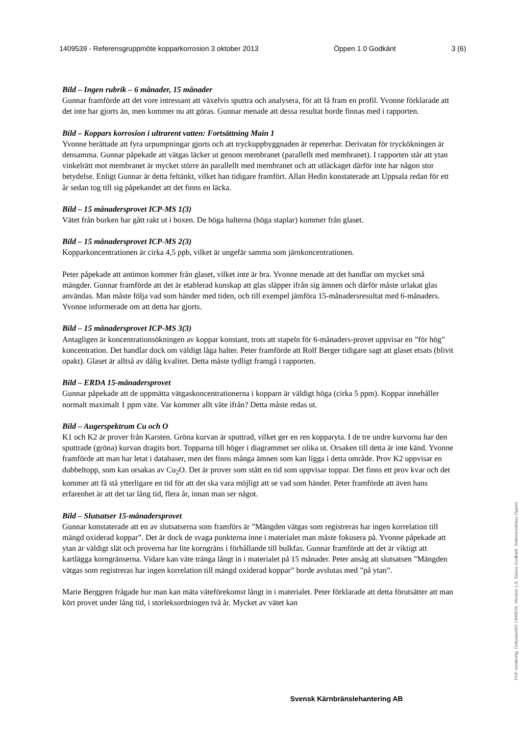1409539 - Referensgruppmöte kopparkorrosion 3 oktober 2013 Öppen 1.0 Godkänt 3 (6)
Bild – Ingen rubrik – 6 månader, 15 månader
Gunnar framförde att det vore intressant att växelvis sputtra och analysera, för att få fram en profil. Yvonne förklarade att det inte har gjorts än, men kommer nu att göras. Gunnar menade att dessa resultat borde finnas med i rapporten.
Bild – Koppars korrosion i ultrarent vatten: Fortsättning Main 1
Yvonne berättade att fyra urpumpningar gjorts och att tryckuppbyggnaden är repeterbar. Derivatan för tryckökningen är densamma. Gunnar påpekade att vätgas läcker ut genom membranet (parallellt med membranet). I rapporten står att ytan vinkelrätt mot membranet är mycket större än parallellt med membranet och att utläckaget därför inte har någon stor betydelse. Enligt Gunnar är detta feltänkt, vilket han tidigare framfört. Allan Hedin konstaterade att Uppsala redan för ett år sedan tog till sig påpekandet att det finns en läcka.
Bild – 15 månadersprovet ICP-MS 1(3)
Vätet från burken har gått rakt ut i boxen. De höga halterna (höga staplar) kommer från glaset.
Bild – 15 månadersprovet ICP-MS 2(3)
Kopparkoncentrationen är cirka 4,5 ppb, vilket är ungefär samma som järnkoncentrationen.
Peter påpekade att antimon kommer från glaset, vilket inte är bra. Yvonne menade att det handlar om mycket små mängder. Gunnar framförde att det är etablerad kunskap att glas släpper ifrån sig ämnen och därför måste urlakat glas användas. Man måste följa vad som händer med tiden, och till exempel jämföra 15-månadersresultat med 6-månaders. Yvonne informerade om att detta har gjorts.
Bild – 15 månadersprovet ICP-MS 3(3)
Antagligen är koncentrationsökningen av koppar konstant, trots att stapeln för 6-månaders-provet uppvisar en ”för hög” koncentration. Det handlar dock om väldigt låga halter. Peter framförde att Rolf Berger tidigare sagt att glaset etsats (blivit opakt). Glaset är alltså av dålig kvalitet. Detta måste tydligt framgå i rapporten.
Bild – ERDA 15-månadersprovet
Gunnar påpekade att de uppmätta vätgaskoncentrationerna i kopparn är väldigt höga (cirka 5 ppm). Koppar innehåller normalt maximalt 1 ppm väte. Var kommer allt väte ifrån? Detta måste redas ut.
Bild – Augerspektrum Cu och O
K1 och K2 är prover från Karsten. Gröna kurvan är sputtrad, vilket ger en ren kopparyta. I de tre undre kurvorna har den sputtrade (gröna) kurvan dragits bort. Topparna till höger i diagrammet ser olika ut. Orsaken till detta är inte känd. Yvonne framförde att man har letat i databaser, men det finns många ämnen som kan ligga i detta område. Prov K2 uppvisar en dubbeltopp, som kan orsakas av Cu<sub>2</sub>O. Det är prover som stått en tid som uppvisar toppar. Det finns ett prov kvar och det kommer att få stå ytterligare en tid för att det ska vara möjligt att se vad som händer. Peter framförde att även hans erfarenhet är att det tar lång tid, flera år, innan man ser något.
Bild – Slutsatser 15-månadersprovet
Gunnar konstaterade att en av slutsatserna som framförs är ”Mängden vätgas som registreras har ingen korrelation till mängd oxiderad koppar”. Det är dock de svaga punkterna inne i materialet man måste fokusera på. Yvonne påpekade att ytan är väldigt slät och proverna har lite korngräns i förhållande till bulkfas. Gunnar framförde att det är viktigt att kartlägga korngränserna. Vidare kan väte tränga långt in i materialet på 15 månader. Peter ansåg att slutsatsen ”Mängden vätgas som registreras har ingen korrelation till mängd oxiderad koppar” borde avslutas med ”på ytan”.
Marie Berggren frågade hur man kan mäta väteförekomst långt in i materialet. Peter förklarade att detta förutsätter att man kört provet under lång tid, i storleksordningen två år. Mycket av vätet kan
Svensk Kärnbränslehantering AB
PDF rendering: DokumentID 1409539, Version 1.0, Status Godkänt, Sekretessklass Öppen